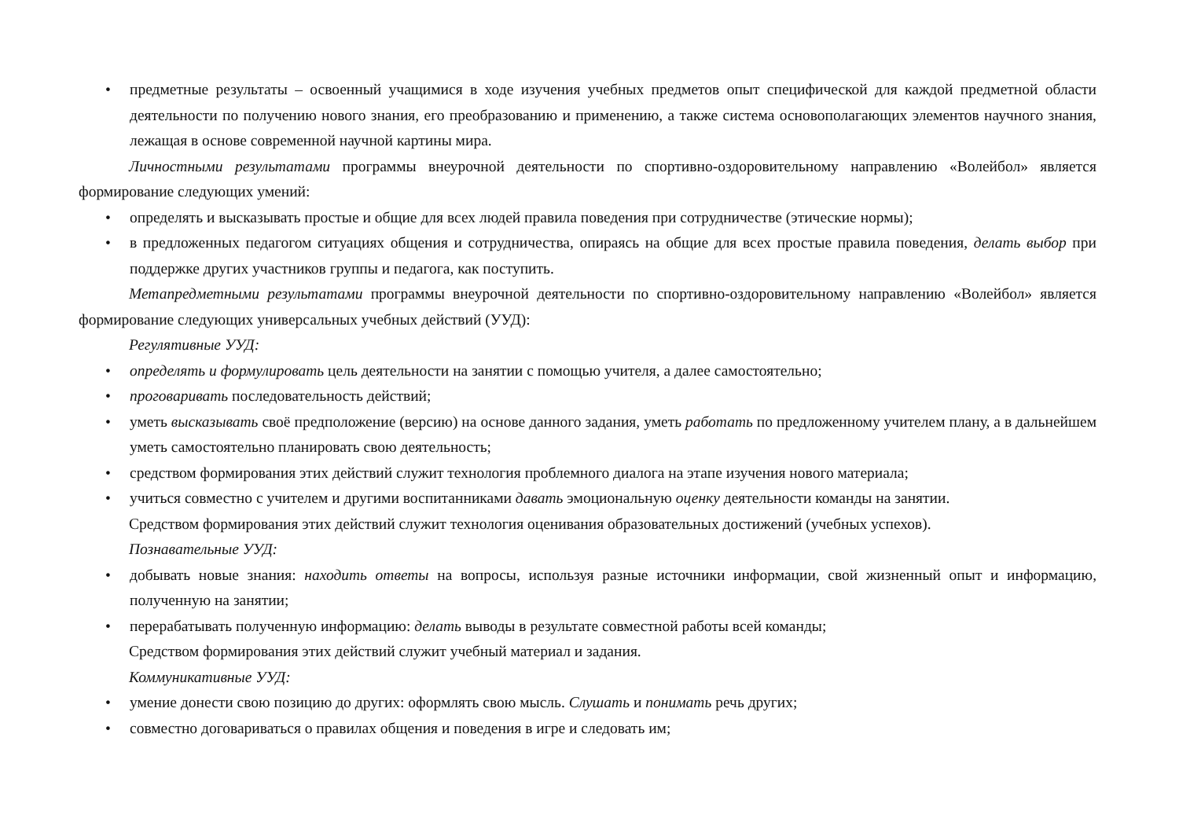• предметные результаты – освоенный учащимися в ходе изучения учебных предметов опыт специфической для каждой предметной области деятельности по получению нового знания, его преобразованию и применению, а также система основополагающих элементов научного знания, лежащая в основе современной научной картины мира.
Личностными результатами программы внеурочной деятельности по спортивно-оздоровительному направлению «Волейбол» является формирование следующих умений:
• определять и высказывать простые и общие для всех людей правила поведения при сотрудничестве (этические нормы);
• в предложенных педагогом ситуациях общения и сотрудничества, опираясь на общие для всех простые правила поведения, делать выбор при поддержке других участников группы и педагога, как поступить.
Метапредметными результатами программы внеурочной деятельности по спортивно-оздоровительному направлению «Волейбол» является формирование следующих универсальных учебных действий (УУД):
Регулятивные УУД:
• определять и формулировать цель деятельности на занятии с помощью учителя, а далее самостоятельно;
• проговаривать последовательность действий;
• уметь высказывать своё предположение (версию) на основе данного задания, уметь работать по предложенному учителем плану, а в дальнейшем уметь самостоятельно планировать свою деятельность;
• средством формирования этих действий служит технология проблемного диалога на этапе изучения нового материала;
• учиться совместно с учителем и другими воспитанниками давать эмоциональную оценку деятельности команды на занятии.
Средством формирования этих действий служит технология оценивания образовательных достижений (учебных успехов).
Познавательные УУД:
• добывать новые знания: находить ответы на вопросы, используя разные источники информации, свой жизненный опыт и информацию, полученную на занятии;
• перерабатывать полученную информацию: делать выводы в результате совместной работы всей команды;
Средством формирования этих действий служит учебный материал и задания.
Коммуникативные УУД:
• умение донести свою позицию до других: оформлять свою мысль. Слушать и понимать речь других;
• совместно договариваться о правилах общения и поведения в игре и следовать им;